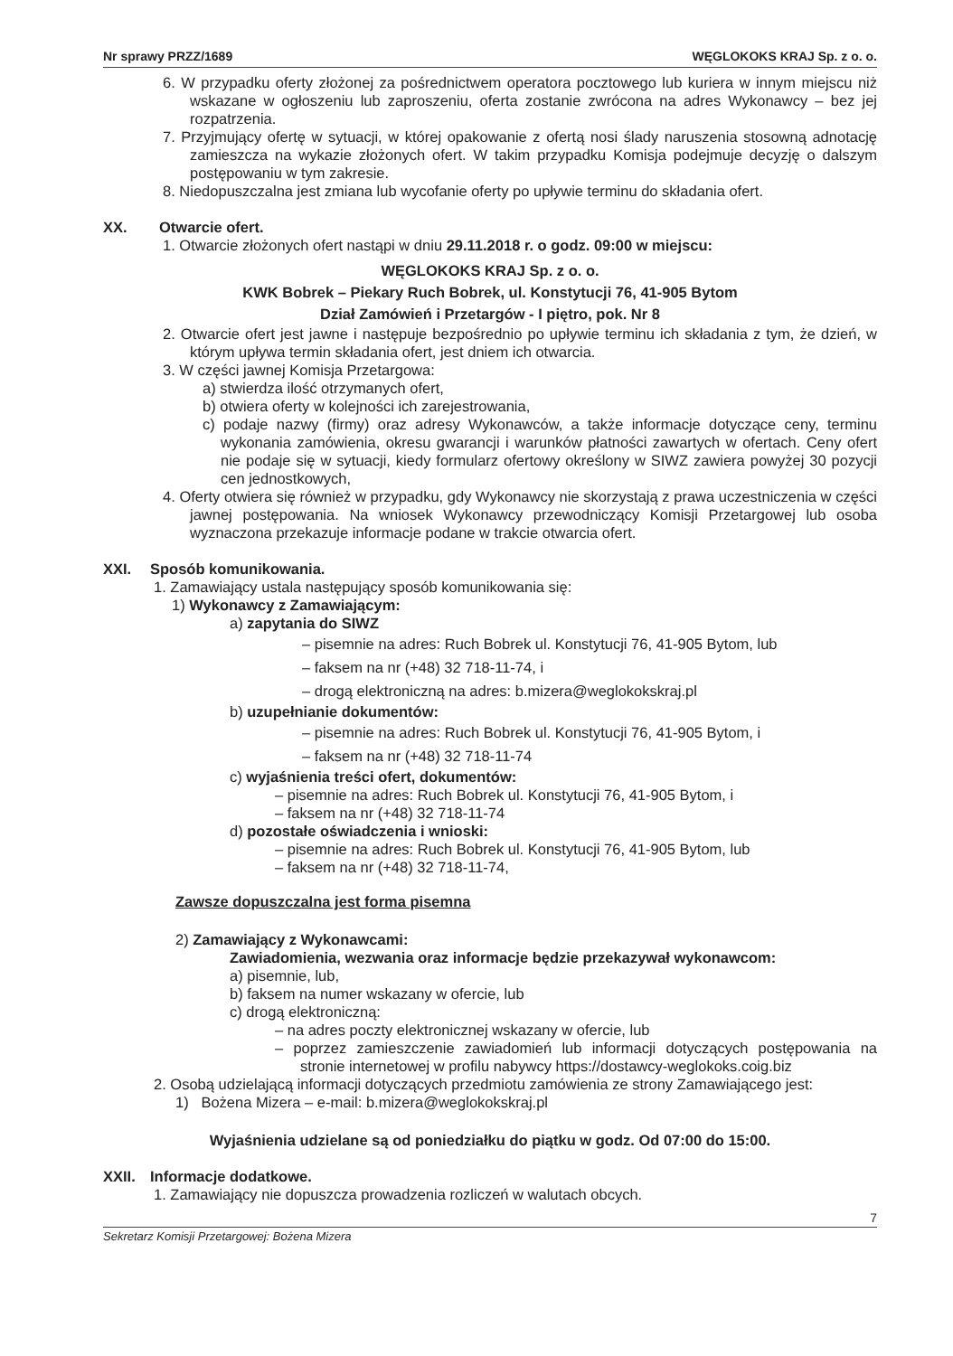Nr sprawy PRZZ/1689 WĘGLOKOKS KRAJ Sp. z o. o.
6. W przypadku oferty złożonej za pośrednictwem operatora pocztowego lub kuriera w innym miejscu niż wskazane w ogłoszeniu lub zaproszeniu, oferta zostanie zwrócona na adres Wykonawcy – bez jej rozpatrzenia.
7. Przyjmujący ofertę w sytuacji, w której opakowanie z ofertą nosi ślady naruszenia stosowną adnotację zamieszcza na wykazie złożonych ofert. W takim przypadku Komisja podejmuje decyzję o dalszym postępowaniu w tym zakresie.
8. Niedopuszczalna jest zmiana lub wycofanie oferty po upływie terminu do składania ofert.
XX. Otwarcie ofert.
1. Otwarcie złożonych ofert nastąpi w dniu 29.11.2018 r. o godz. 09:00 w miejscu:
WĘGLOKOKS KRAJ Sp. z o. o.
KWK Bobrek – Piekary Ruch Bobrek, ul. Konstytucji 76, 41-905 Bytom
Dział Zamówień i Przetargów - I piętro, pok. Nr 8
2. Otwarcie ofert jest jawne i następuje bezpośrednio po upływie terminu ich składania z tym, że dzień, w którym upływa termin składania ofert, jest dniem ich otwarcia.
3. W części jawnej Komisja Przetargowa:
a) stwierdza ilość otrzymanych ofert,
b) otwiera oferty w kolejności ich zarejestrowania,
c) podaje nazwy (firmy) oraz adresy Wykonawców, a także informacje dotyczące ceny, terminu wykonania zamówienia, okresu gwarancji i warunków płatności zawartych w ofertach. Ceny ofert nie podaje się w sytuacji, kiedy formularz ofertowy określony w SIWZ zawiera powyżej 30 pozycji cen jednostkowych,
4. Oferty otwiera się również w przypadku, gdy Wykonawcy nie skorzystają z prawa uczestniczenia w części jawnej postępowania. Na wniosek Wykonawcy przewodniczący Komisji Przetargowej lub osoba wyznaczona przekazuje informacje podane w trakcie otwarcia ofert.
XXI. Sposób komunikowania.
1. Zamawiający ustala następujący sposób komunikowania się:
1) Wykonawcy z Zamawiającym:
a) zapytania do SIWZ
– pisemnie na adres: Ruch Bobrek ul. Konstytucji 76, 41-905 Bytom, lub
– faksem na nr (+48) 32 718-11-74, i
– drogą elektroniczną na adres: b.mizera@weglokokskraj.pl
b) uzupełnianie dokumentów:
– pisemnie na adres: Ruch Bobrek ul. Konstytucji 76, 41-905 Bytom, i
– faksem na nr (+48) 32 718-11-74
c) wyjaśnienia treści ofert, dokumentów:
– pisemnie na adres: Ruch Bobrek ul. Konstytucji 76, 41-905 Bytom, i
– faksem na nr (+48) 32 718-11-74
d) pozostałe oświadczenia i wnioski:
– pisemnie na adres: Ruch Bobrek ul. Konstytucji 76, 41-905 Bytom, lub
– faksem na nr (+48) 32 718-11-74,
Zawsze dopuszczalna jest forma pisemna
2) Zamawiający z Wykonawcami:
Zawiadomienia, wezwania oraz informacje będzie przekazywał wykonawcom:
a) pisemnie, lub,
b) faksem na numer wskazany w ofercie, lub
c) drogą elektroniczną:
– na adres poczty elektronicznej wskazany w ofercie, lub
– poprzez zamieszczenie zawiadomień lub informacji dotyczących postępowania na stronie internetowej w profilu nabywcy https://dostawcy-weglokoks.coig.biz
2. Osobą udzielającą informacji dotyczących przedmiotu zamówienia ze strony Zamawiającego jest:
1) Bożena Mizera – e-mail: b.mizera@weglokokskraj.pl
Wyjaśnienia udzielane są od poniedziałku do piątku w godz. Od 07:00 do 15:00.
XXII. Informacje dodatkowe.
1. Zamawiający nie dopuszcza prowadzenia rozliczeń w walutach obcych.
7
Sekretarz Komisji Przetargowej: Bożena Mizera